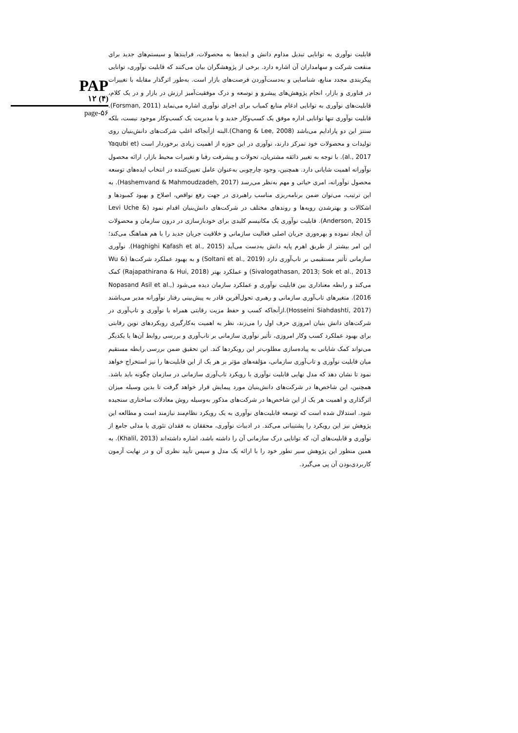PAP
۱۲ (۴)
page-۵۶
قابلیت نوآوری به توانایی تبدیل مداوم دانش و ایده‌ها به محصولات، فرایندها و سیستم‌های جدید برای منفعت شرکت و سهامداران آن اشاره دارد. برخی از پژوهشگران بیان می‌کنند که قابلیت نوآوری، توانایی پیکربندی مجدد منابع، شناسایی و به‌دست‌آوردن فرصت‌های بازار است. به‌طور اثرگذار مقابله با تغییرات در فناوری و بازار، انجام پژوهش‌های پیشرو و توسعه و درک موفقیت‌آمیز ارزش در بازار و در یک کلام، قابلیت‌های نوآوری به توانایی ادغام منابع کمیاب برای اجرای نوآوری اشاره می‌نماید (Forsman, 2011). قابلیت نوآوری تنها توانایی اداره موفق یک کسب‌وکار جدید و یا مدیریت یک کسب‌وکار موجود نیست، بلکه سنتز این دو پارادایم می‌باشد (Chang & Lee, 2008).البته ازآنجاکه اغلب شرکت‌های دانش‌بنیان روی تولیدات و محصولات خود تمرکز دارند، نوآوری در این حوزه از اهمیت زیادی برخوردار است (Yaqubi et al., 2017). با توجه به تغییر ذائقه مشتریان، تحولات و پیشرفت رقبا و تغییرات محیط بازار، ارائه محصول نوآورانه اهمیت شایانی دارد. همچنین، وجود چارچوبی به‌عنوان عامل تعیین‌کننده در انتخاب ایده‌های توسعه محصول نوآورانه، امری حیاتی و مهم به‌نظر می‌رسد (Hashemvand & Mahmoudzadeh, 2017). به این ترتیب، می‌توان ضمن برنامه‌ریزی مناسب راهبردی در جهت رفع نواقص، اصلاح و بهبود کمبودها و اشکالات و بهترشدن رویه‌ها و روندهای مختلف در شرکت‌های دانش‌بنیان اقدام نمود (Levi Uche & Anderson, 2015). قابلیت نوآوری یک مکانیسم کلیدی برای خودبازسازی در درون سازمان و محصولات آن ایجاد نموده و بهره‌وری جریان اصلی فعالیت سازمانی و خلاقیت جریان جدید را با هم هماهنگ می‌کند؛ این امر بیشتر از طریق اهرم پایه دانش به‌دست می‌آید (Haghighi Kafash et al., 2015). نوآوری سازمانی تأثیر مستقیمی بر تاب‌آوری دارد (Soltani et al., 2019) و به بهبود عملکرد شرکت‌ها (Wu & Sivalogathasan, 2013; Sok et al., 2013) و عملکرد بهتر (Rajapathirana & Hui, 2018) کمک می‌کند و رابطه معناداری بین قابلیت نوآوری و عملکرد سازمان دیده می‌شود (Nopasand Asil et al., 2016). متغیرهای تاب‌آوری سازمانی و رهبری تحول‌آفرین قادر به پیش‌بینی رفتار نوآورانه مدیر می‌باشند (Hosseini Siahdashti, 2017).ازآنجاکه کسب و حفظ مزیت رقابتی همراه با نوآوری و تاب‌آوری در شرکت‌های دانش بنیان امروزی حرف اول را می‌زند، نظر به اهمیت به‌کارگیری رویکردهای نوین رقابتی برای بهبود عملکرد کسب وکار امروزی، تأثیر نوآوری سازمانی بر تاب‌آوری و بررسی روابط آن‌ها با یکدیگر می‌تواند کمک شایانی به پیاده‌سازی مطلوب‌تر این رویکردها کند. این تحقیق ضمن بررسی رابطه مستقیم میان قابلیت نوآوری و تاب‌آوری سازمانی، مؤلفه‌های مؤثر بر هر یک از این قابلیت‌ها را نیز استخراج خواهد نمود تا نشان دهد که مدل نهایی قابلیت نوآوری با رویکرد تاب‌آوری سازمانی در سازمان چگونه باید باشد. همچنین، این شاخص‌ها در شرکت‌های دانش‌بنیان مورد پیمایش قرار خواهد گرفت تا بدین وسیله میزان اثرگذاری و اهمیت هر یک از این شاخص‌ها در شرکت‌های مذکور به‌وسیله روش معادلات ساختاری سنجیده شود. استدلال شده است که توسعه قابلیت‌های نوآوری به یک رویکرد نظام‌مند نیازمند است و مطالعه این پژوهش نیز این رویکرد را پشتیبانی می‌کند. در ادبیات نوآوری، محققان به فقدان تئوری یا مدلی جامع از نوآوری و قابلیت‌های آن، که توانایی درک سازمانی آن را داشته باشد، اشاره داشته‌اند (Khalil, 2013). به همین منظور این پژوهش سیر تطور خود را با ارائه یک مدل و سپس تأیید نظری آن و در نهایت آزمون کاربردی‌بودن آن پی می‌گیرد.